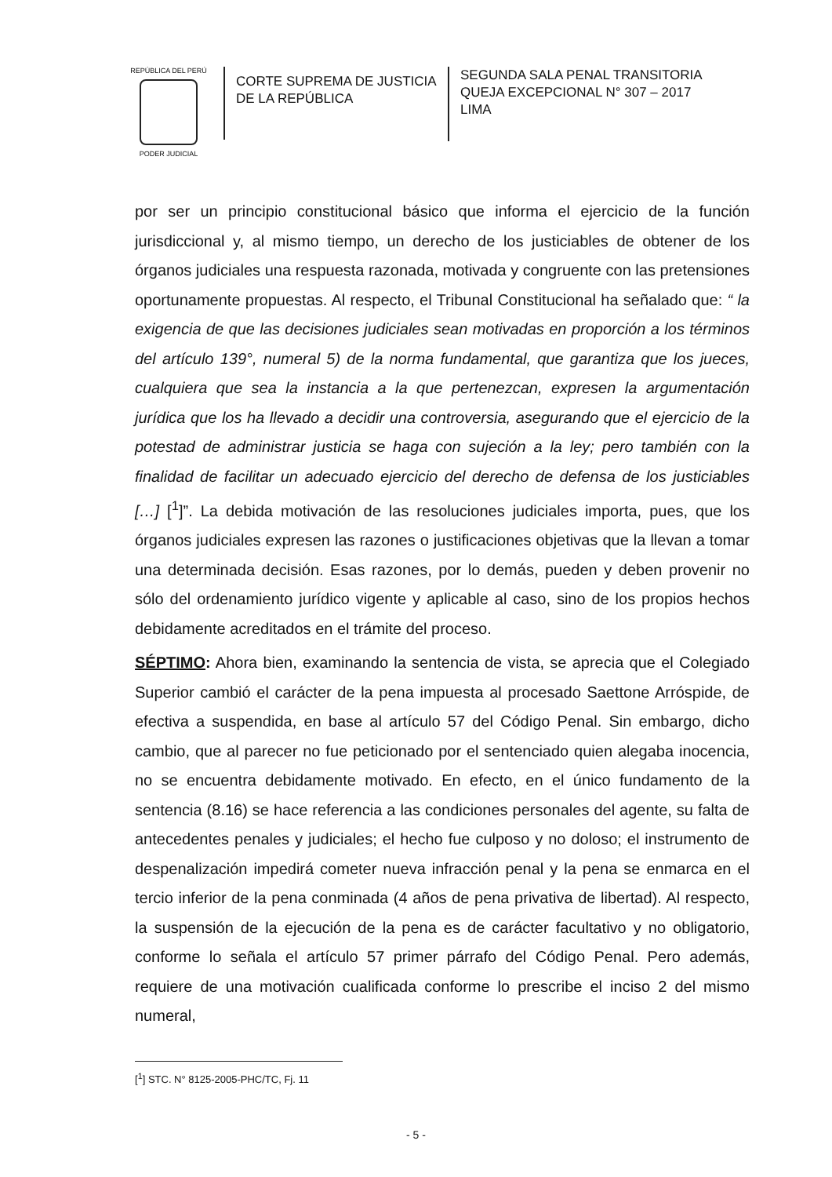REPÚBLICA DEL PERÚ
PODER JUDICIAL
CORTE SUPREMA DE JUSTICIA
DE LA REPÚBLICA
SEGUNDA SALA PENAL TRANSITORIA
QUEJA EXCEPCIONAL N° 307 – 2017
LIMA
por ser un principio constitucional básico que informa el ejercicio de la función jurisdiccional y, al mismo tiempo, un derecho de los justiciables de obtener de los órganos judiciales una respuesta razonada, motivada y congruente con las pretensiones oportunamente propuestas. Al respecto, el Tribunal Constitucional ha señalado que: “ la exigencia de que las decisiones judiciales sean motivadas en proporción a los términos del artículo 139°, numeral 5) de la norma fundamental, que garantiza que los jueces, cualquiera que sea la instancia a la que pertenezcan, expresen la argumentación jurídica que los ha llevado a decidir una controversia, asegurando que el ejercicio de la potestad de administrar justicia se haga con sujeción a la ley; pero también con la finalidad de facilitar un adecuado ejercicio del derecho de defensa de los justiciables […] [<sup>1</sup>]”. La debida motivación de las resoluciones judiciales importa, pues, que los órganos judiciales expresen las razones o justificaciones objetivas que la llevan a tomar una determinada decisión. Esas razones, por lo demás, pueden y deben provenir no sólo del ordenamiento jurídico vigente y aplicable al caso, sino de los propios hechos debidamente acreditados en el trámite del proceso.
SÉPTIMO: Ahora bien, examinando la sentencia de vista, se aprecia que el Colegiado Superior cambió el carácter de la pena impuesta al procesado Saettone Arróspide, de efectiva a suspendida, en base al artículo 57 del Código Penal. Sin embargo, dicho cambio, que al parecer no fue peticionado por el sentenciado quien alegaba inocencia, no se encuentra debidamente motivado. En efecto, en el único fundamento de la sentencia (8.16) se hace referencia a las condiciones personales del agente, su falta de antecedentes penales y judiciales; el hecho fue culposo y no doloso; el instrumento de despenalización impedirá cometer nueva infracción penal y la pena se enmarca en el tercio inferior de la pena conminada (4 años de pena privativa de libertad). Al respecto, la suspensión de la ejecución de la pena es de carácter facultativo y no obligatorio, conforme lo señala el artículo 57 primer párrafo del Código Penal. Pero además, requiere de una motivación cualificada conforme lo prescribe el inciso 2 del mismo numeral,
[<sup>1</sup>] STC. N° 8125-2005-PHC/TC, Fj. 11
- 5 -